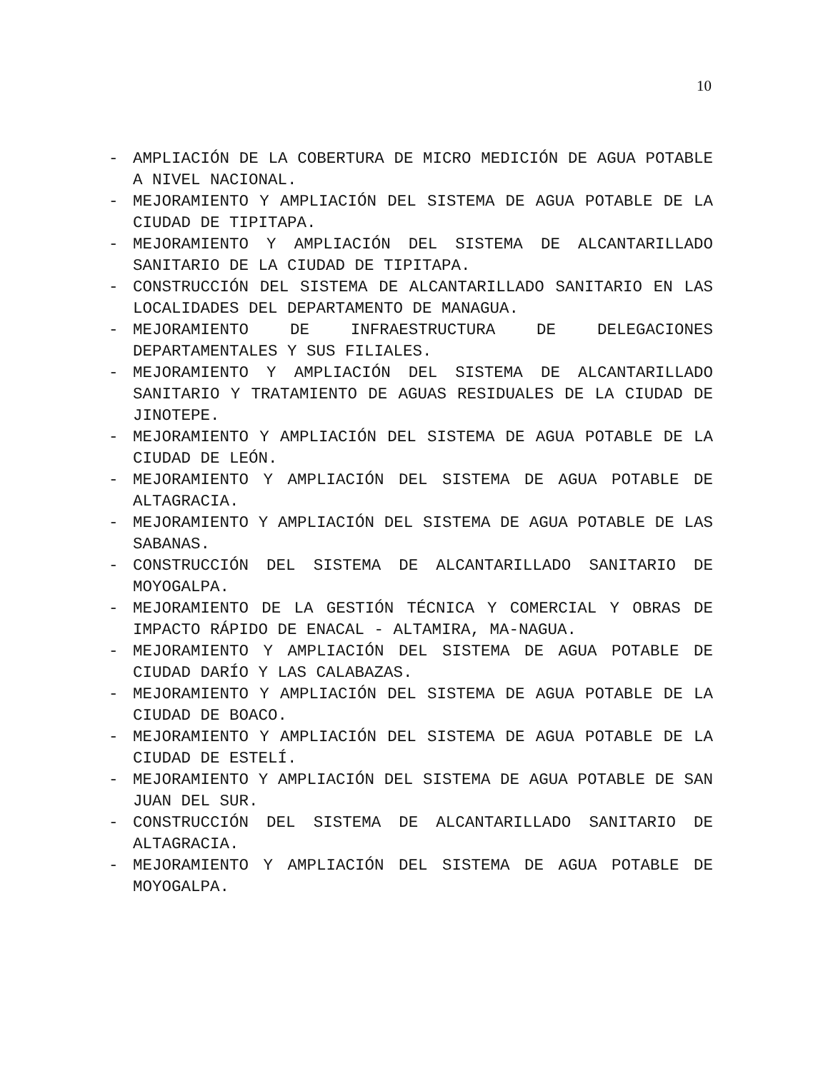10
- AMPLIACIÓN DE LA COBERTURA DE MICRO MEDICIÓN DE AGUA POTABLE A NIVEL NACIONAL.
- MEJORAMIENTO Y AMPLIACIÓN DEL SISTEMA DE AGUA POTABLE DE LA CIUDAD DE TIPITAPA.
- MEJORAMIENTO Y AMPLIACIÓN DEL SISTEMA DE ALCANTARILLADO SANITARIO DE LA CIUDAD DE TIPITAPA.
- CONSTRUCCIÓN DEL SISTEMA DE ALCANTARILLADO SANITARIO EN LAS LOCALIDADES DEL DEPARTAMENTO DE MANAGUA.
- MEJORAMIENTO DE INFRAESTRUCTURA DE DELEGACIONES DEPARTAMENTALES Y SUS FILIALES.
- MEJORAMIENTO Y AMPLIACIÓN DEL SISTEMA DE ALCANTARILLADO SANITARIO Y TRATAMIENTO DE AGUAS RESIDUALES DE LA CIUDAD DE JINOTEPE.
- MEJORAMIENTO Y AMPLIACIÓN DEL SISTEMA DE AGUA POTABLE DE LA CIUDAD DE LEÓN.
- MEJORAMIENTO Y AMPLIACIÓN DEL SISTEMA DE AGUA POTABLE DE ALTAGRACIA.
- MEJORAMIENTO Y AMPLIACIÓN DEL SISTEMA DE AGUA POTABLE DE LAS SABANAS.
- CONSTRUCCIÓN DEL SISTEMA DE ALCANTARILLADO SANITARIO DE MOYOGALPA.
- MEJORAMIENTO DE LA GESTIÓN TÉCNICA Y COMERCIAL Y OBRAS DE IMPACTO RÁPIDO DE ENACAL - ALTAMIRA, MA-NAGUA.
- MEJORAMIENTO Y AMPLIACIÓN DEL SISTEMA DE AGUA POTABLE DE CIUDAD DARÍO Y LAS CALABAZAS.
- MEJORAMIENTO Y AMPLIACIÓN DEL SISTEMA DE AGUA POTABLE DE LA CIUDAD DE BOACO.
- MEJORAMIENTO Y AMPLIACIÓN DEL SISTEMA DE AGUA POTABLE DE LA CIUDAD DE ESTELÍ.
- MEJORAMIENTO Y AMPLIACIÓN DEL SISTEMA DE AGUA POTABLE DE SAN JUAN DEL SUR.
- CONSTRUCCIÓN DEL SISTEMA DE ALCANTARILLADO SANITARIO DE ALTAGRACIA.
- MEJORAMIENTO Y AMPLIACIÓN DEL SISTEMA DE AGUA POTABLE DE MOYOGALPA.